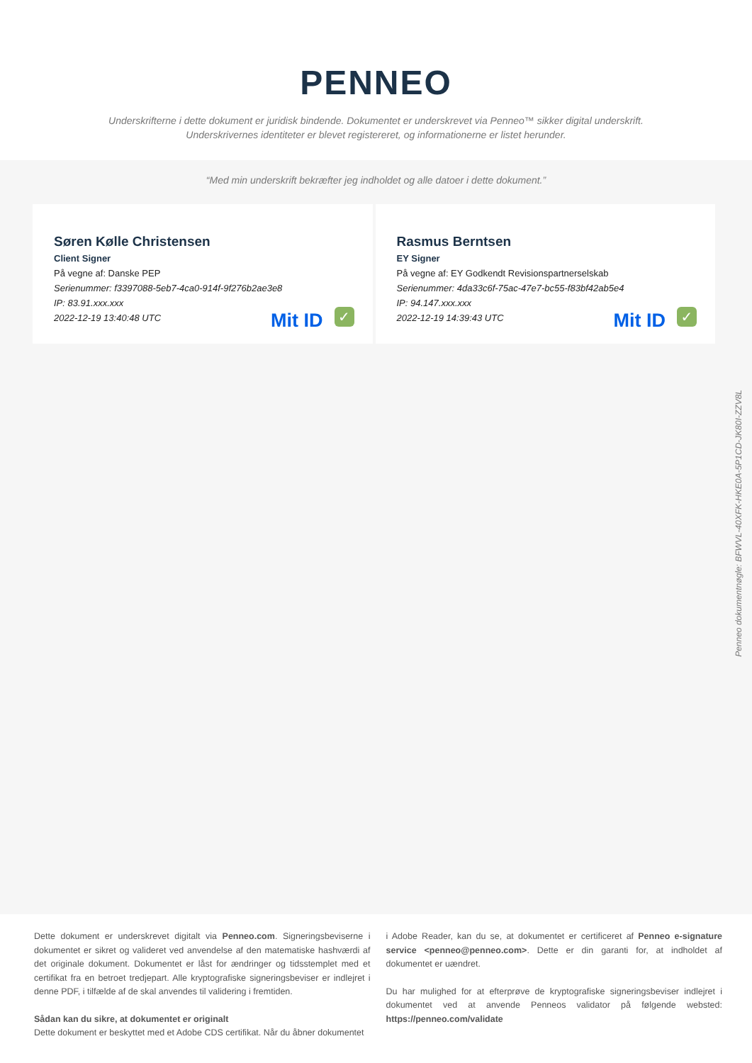PENNEO
Underskrifterne i dette dokument er juridisk bindende. Dokumentet er underskrevet via Penneo™ sikker digital underskrift.
Underskrivernes identiteter er blevet registereret, og informationerne er listet herunder.
“Med min underskrift bekræfter jeg indholdet og alle datoer i dette dokument.”
Søren Kølle Christensen
Client Signer
På vegne af: Danske PEP
Serienummer: f3397088-5eb7-4ca0-914f-9f276b2ae3e8
IP: 83.91.xxx.xxx
2022-12-19 13:40:48 UTC
Mit ID ✓
Rasmus Berntsen
EY Signer
På vegne af: EY Godkendt Revisionspartnerselskab
Serienummer: 4da33c6f-75ac-47e7-bc55-f83bf42ab5e4
IP: 94.147.xxx.xxx
2022-12-19 14:39:43 UTC
Mit ID ✓
Penneo dokumentnøgle: BFWVL-40XFK-HKE0A-5P1CD-JK80I-ZZV8L
Dette dokument er underskrevet digitalt via Penneo.com. Signeringsbeviserne i dokumentet er sikret og valideret ved anvendelse af den matematiske hashværdi af det originale dokument. Dokumentet er låst for ændringer og tidsstemplet med et certifikat fra en betroet tredjepart. Alle kryptografiske signeringsbeviser er indlejret i denne PDF, i tilfælde af de skal anvendes til validering i fremtiden.
Sådan kan du sikre, at dokumentet er originalt
Dette dokument er beskyttet med et Adobe CDS certifikat. Når du åbner dokumentet
i Adobe Reader, kan du se, at dokumentet er certificeret af Penneo e-signature service <penneo@penneo.com>. Dette er din garanti for, at indholdet af dokumentet er uændret.
Du har mulighed for at efterprøve de kryptografiske signeringsbeviser indlejret i dokumentet ved at anvende Penneos validator på følgende websted: https://penneo.com/validate